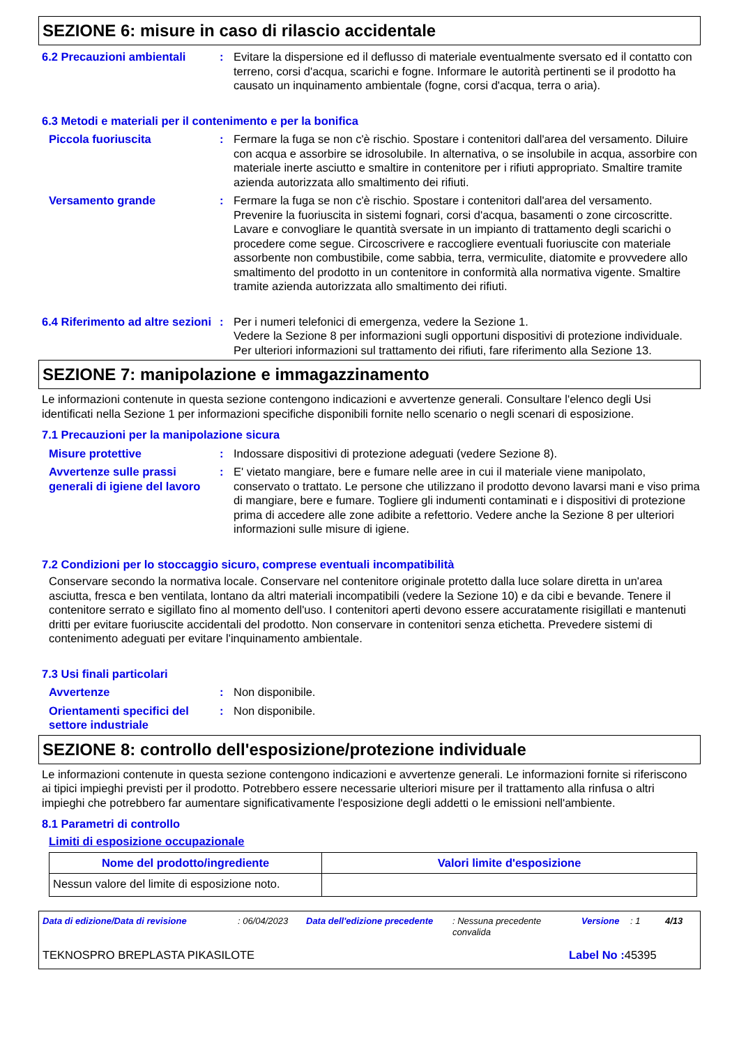SEZIONE 6: misure in caso di rilascio accidentale
6.2 Precauzioni ambientali
: Evitare la dispersione ed il deflusso di materiale eventualmente sversato ed il contatto con terreno, corsi d'acqua, scarichi e fogne. Informare le autorità pertinenti se il prodotto ha causato un inquinamento ambientale (fogne, corsi d'acqua, terra o aria).
6.3 Metodi e materiali per il contenimento e per la bonifica
Piccola fuoriuscita : Fermare la fuga se non c'è rischio. Spostare i contenitori dall'area del versamento. Diluire con acqua e assorbire se idrosolubile. In alternativa, o se insolubile in acqua, assorbire con materiale inerte asciutto e smaltire in contenitore per i rifiuti appropriato. Smaltire tramite azienda autorizzata allo smaltimento dei rifiuti.
Versamento grande : Fermare la fuga se non c'è rischio. Spostare i contenitori dall'area del versamento. Prevenire la fuoriuscita in sistemi fognari, corsi d'acqua, basamenti o zone circoscritte. Lavare e convogliare le quantità sversate in un impianto di trattamento degli scarichi o procedere come segue. Circoscrivere e raccogliere eventuali fuoriuscite con materiale assorbente non combustibile, come sabbia, terra, vermiculite, diatomite e provvedere allo smaltimento del prodotto in un contenitore in conformità alla normativa vigente. Smaltire tramite azienda autorizzata allo smaltimento dei rifiuti.
6.4 Riferimento ad altre sezioni
: Per i numeri telefonici di emergenza, vedere la Sezione 1.
Vedere la Sezione 8 per informazioni sugli opportuni dispositivi di protezione individuale.
Per ulteriori informazioni sul trattamento dei rifiuti, fare riferimento alla Sezione 13.
SEZIONE 7: manipolazione e immagazzinamento
Le informazioni contenute in questa sezione contengono indicazioni e avvertenze generali. Consultare l'elenco degli Usi identificati nella Sezione 1 per informazioni specifiche disponibili fornite nello scenario o negli scenari di esposizione.
7.1 Precauzioni per la manipolazione sicura
Misure protettive : Indossare dispositivi di protezione adeguati (vedere Sezione 8).
Avvertenze sulle prassi generali di igiene del lavoro
: E' vietato mangiare, bere e fumare nelle aree in cui il materiale viene manipolato, conservato o trattato. Le persone che utilizzano il prodotto devono lavarsi mani e viso prima di mangiare, bere e fumare. Togliere gli indumenti contaminati e i dispositivi di protezione prima di accedere alle zone adibite a refettorio. Vedere anche la Sezione 8 per ulteriori informazioni sulle misure di igiene.
7.2 Condizioni per lo stoccaggio sicuro, comprese eventuali incompatibilità
Conservare secondo la normativa locale. Conservare nel contenitore originale protetto dalla luce solare diretta in un'area asciutta, fresca e ben ventilata, lontano da altri materiali incompatibili (vedere la Sezione 10) e da cibi e bevande. Tenere il contenitore serrato e sigillato fino al momento dell'uso. I contenitori aperti devono essere accuratamente risigillati e mantenuti dritti per evitare fuoriuscite accidentali del prodotto. Non conservare in contenitori senza etichetta. Prevedere sistemi di contenimento adeguati per evitare l'inquinamento ambientale.
7.3 Usi finali particolari
Avvertenze : Non disponibile.
Orientamenti specifici del settore industriale
: Non disponibile.
SEZIONE 8: controllo dell'esposizione/protezione individuale
Le informazioni contenute in questa sezione contengono indicazioni e avvertenze generali. Le informazioni fornite si riferiscono ai tipici impieghi previsti per il prodotto. Potrebbero essere necessarie ulteriori misure per il trattamento alla rinfusa o altri impieghi che potrebbero far aumentare significativamente l'esposizione degli addetti o le emissioni nell'ambiente.
8.1 Parametri di controllo
Limiti di esposizione occupazionale
| Nome del prodotto/ingrediente | Valori limite d'esposizione |
| --- | --- |
| Nessun valore del limite di esposizione noto. | |
Data di edizione/Data di revisione: 06/04/2023 Data dell'edizione precedente: Nessuna precedente convalida Versione: 1 4/13
TEKNOSPRO BREPLASTA PIKASILOTE Label No : 45395